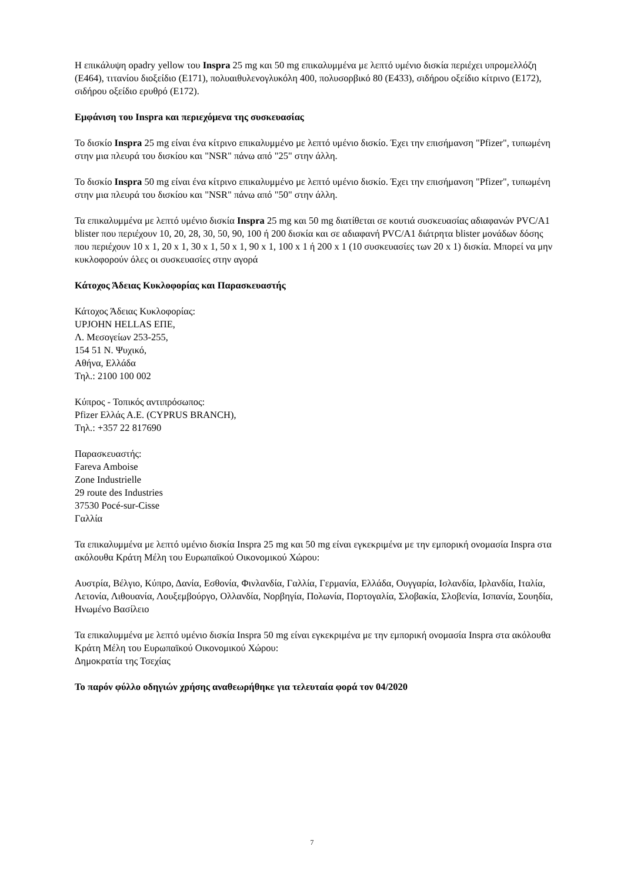Η επικάλυψη opadry yellow του Inspra 25 mg και 50 mg επικαλυμμένα με λεπτό υμένιο δισκία περιέχει υπρομελλόζη (E464), τιτανίου διοξείδιο (E171), πολυαιθυλενογλυκόλη 400, πολυσορβικό 80 (E433), σιδήρου οξείδιο κίτρινο (E172), σιδήρου οξείδιο ερυθρό (E172).
Εμφάνιση του Inspra και περιεχόμενα της συσκευασίας
Το δισκίο Inspra 25 mg είναι ένα κίτρινο επικαλυμμένο με λεπτό υμένιο δισκίο. Έχει την επισήμανση "Pfizer", τυπωμένη στην μια πλευρά του δισκίου και "NSR" πάνω από "25" στην άλλη.
Το δισκίο Inspra 50 mg είναι ένα κίτρινο επικαλυμμένο με λεπτό υμένιο δισκίο. Έχει την επισήμανση "Pfizer", τυπωμένη στην μια πλευρά του δισκίου και "NSR" πάνω από "50" στην άλλη.
Τα επικαλυμμένα με λεπτό υμένιο δισκία Inspra 25 mg και 50 mg διατίθεται σε κουτιά συσκευασίας αδιαφανών PVC/A1 blister που περιέχουν 10, 20, 28, 30, 50, 90, 100 ή 200 δισκία και σε αδιαφανή PVC/A1 διάτρητα blister μονάδων δόσης που περιέχουν 10 x 1, 20 x 1, 30 x 1, 50 x 1, 90 x 1, 100 x 1 ή 200 x 1 (10 συσκευασίες των 20 x 1) δισκία. Μπορεί να μην κυκλοφορούν όλες οι συσκευασίες στην αγορά
Κάτοχος Άδειας Κυκλοφορίας και Παρασκευαστής
Κάτοχος Άδειας Κυκλοφορίας:
UPJOHN HELLAS ΕΠΕ,
Λ. Μεσογείων 253-255,
154 51 Ν. Ψυχικό,
Αθήνα, Ελλάδα
Τηλ.: 2100 100 002
Κύπρος - Τοπικός αντιπρόσωπος:
Pfizer Ελλάς Α.Ε. (CYPRUS BRANCH),
Τηλ.: +357 22 817690
Παρασκευαστής:
Fareva Amboise
Zone Industrielle
29 route des Industries
37530 Pocé-sur-Cisse
Γαλλία
Τα επικαλυμμένα με λεπτό υμένιο δισκία Inspra 25 mg και 50 mg είναι εγκεκριμένα με την εμπορική ονομασία Inspra στα ακόλουθα Κράτη Μέλη του Ευρωπαϊκού Οικονομικού Χώρου:
Αυστρία, Βέλγιο, Κύπρο, Δανία, Εσθονία, Φινλανδία, Γαλλία, Γερμανία, Ελλάδα, Ουγγαρία, Ισλανδία, Ιρλανδία, Ιταλία, Λετονία, Λιθουανία, Λουξεμβούργο, Ολλανδία, Νορβηγία, Πολωνία, Πορτογαλία, Σλοβακία, Σλοβενία, Ισπανία, Σουηδία, Ηνωμένο Βασίλειο
Τα επικαλυμμένα με λεπτό υμένιο δισκία Inspra 50 mg είναι εγκεκριμένα με την εμπορική ονομασία Inspra στα ακόλουθα Κράτη Μέλη του Ευρωπαϊκού Οικονομικού Χώρου:
Δημοκρατία της Τσεχίας
Το παρόν φύλλο οδηγιών χρήσης αναθεωρήθηκε για τελευταία φορά τον 04/2020
7